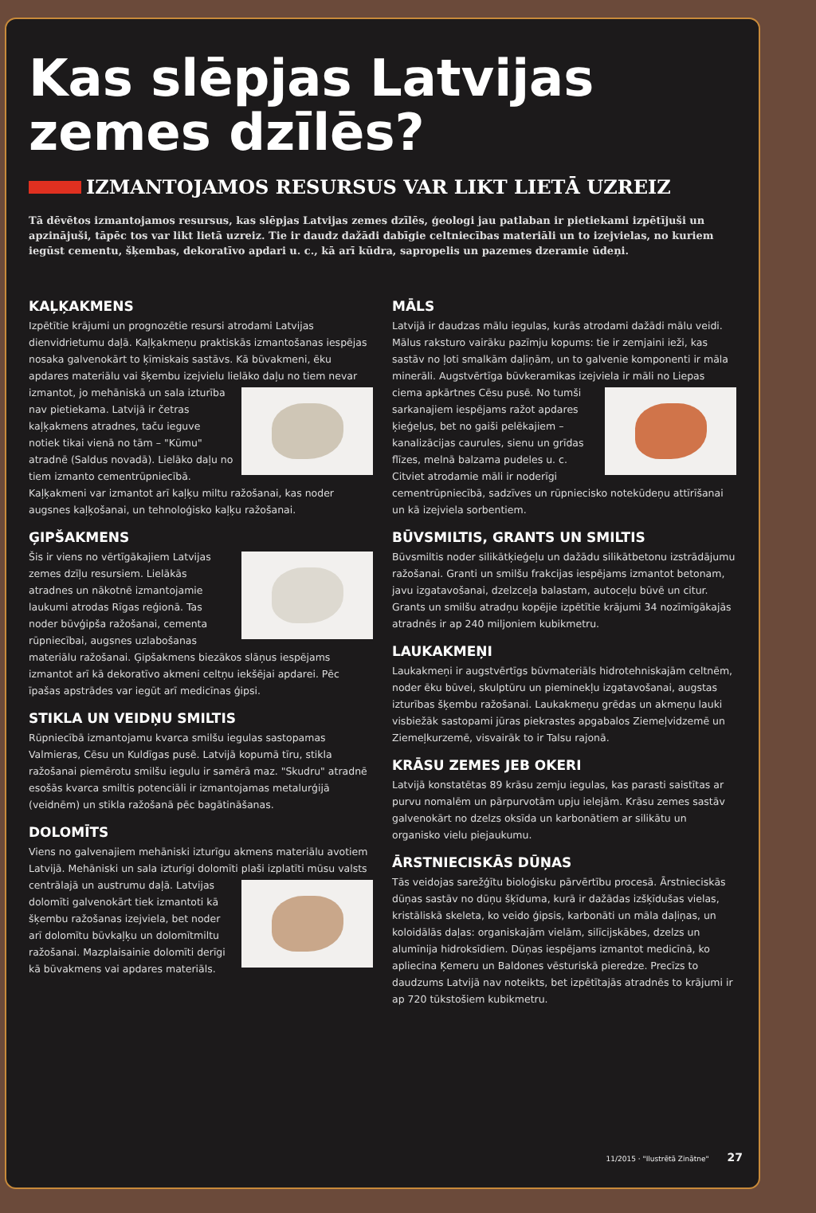Kas slēpjas Latvijas zemes dzīlēs?
IZMANTOJAMOS RESURSUS VAR LIKT LIETĀ UZREIZ
Tā dēvētos izmantojamos resursus, kas slēpjas Latvijas zemes dzīlēs, ģeologi jau patlaban ir pietiekami izpētījuši un apzinājuši, tāpēc tos var likt lietā uzreiz. Tie ir daudz dažādi dabīgie celtniecības materiāli un to izejvielas, no kuriem iegūst cementu, šķembas, dekoratīvo apdari u. c., kā arī kūdra, sapropelis un pazemes dzeramie ūdeņi.
KAĻĶAKMENS
Izpētītie krājumi un prognozētie resursi atrodami Latvijas dienvidrietumu daļā. Kaļķakmeņu praktiskās izmantošanas iespējas nosaka galvenokārt to ķīmiskais sastāvs. Kā būvakmeni, ēku apdares materiālu vai šķembu izejvielu lielāko daļu no tiem nevar izmantot, jo mehāniskā un sala izturība nav pietiekama. Latvijā ir četras kaļķakmens atradnes, taču ieguve notiek tikai vienā no tām – "Kūmu" atradnē (Saldus novadā). Lielāko daļu no tiem izmanto cementrūpniecībā. Kaļķakmeni var izmantot arī kaļķu miltu ražošanai, kas noder augsnes kaļķošanai, un tehnoloģisko kaļķu ražošanai.
ĢIPŠAKMENS
Šis ir viens no vērtīgākajiem Latvijas zemes dzīļu resursiem. Lielākās atradnes un nākotnē izmantojamie laukumi atrodas Rīgas reģionā. Tas noder būvģipša ražošanai, cementa rūpniecībai, augsnes uzlabošanas materiālu ražošanai. Ģipšakmens biezākos slāņus iespējams izmantot arī kā dekoratīvo akmeni celtņu iekšējai apdarei. Pēc īpašas apstrādes var iegūt arī medicīnas ģipsi.
STIKLA UN VEIDŅU SMILTIS
Rūpniecībā izmantojamu kvarca smilšu iegulas sastopamas Valmieras, Cēsu un Kuldīgas pusē. Latvijā kopumā tīru, stikla ražošanai piemērotu smilšu iegulu ir samērā maz. "Skudru" atradnē esošās kvarca smiltis potenciāli ir izmantojamas metalurģijā (veidnēm) un stikla ražošanā pēc bagātināšanas.
DOLOMĪTS
Viens no galvenajiem mehāniski izturīgu akmens materiālu avotiem Latvijā. Mehāniski un sala izturīgi dolomīti plaši izplatīti mūsu valsts centrālajā un austrumu daļā. Latvijas dolomīti galvenokārt tiek izmantoti kā šķembu ražošanas izejviela, bet noder arī dolomītu būvkaļķu un dolomītmiltu ražošanai. Mazplaisainie dolomīti derīgi kā būvakmens vai apdares materiāls.
MĀLS
Latvijā ir daudzas mālu iegulas, kurās atrodami dažādi mālu veidi. Mālus raksturo vairāku pazīmju kopums: tie ir zemjaini ieži, kas sastāv no ļoti smalkām daļiņām, un to galvenie komponenti ir māla minerāli. Augstvērtīga būvkeramikas izejviela ir māli no Liepas ciema apkārtnes Cēsu pusē. No tumši sarkanajiem iespējams ražot apdares ķieģeļus, bet no gaiši pelēkajiem – kanalizācijas caurules, sienu un grīdas flīzes, melnā balzama pudeles u. c. Citviet atrodamie māli ir noderīgi cementrūpniecībā, sadzīves un rūpniecisko notekūdeņu attīrīšanai un kā izejviela sorbentiem.
BŪVSMILTIS, GRANTS UN SMILTIS
Būvsmiltis noder silikātķieģeļu un dažādu silikātbetonu izstrādājumu ražošanai. Granti un smilšu frakcijas iespējams izmantot betonam, javu izgatavošanai, dzelzceļa balastam, autoceļu būvē un citur. Grants un smilšu atradņu kopējie izpētītie krājumi 34 nozīmīgākajās atradnēs ir ap 240 miljoniem kubikmetru.
LAUKAKMEŅI
Laukakmeņi ir augstvērtīgs būvmateriāls hidrotehniskajām celtnēm, noder ēku būvei, skulptūru un pieminekļu izgatavošanai, augstas izturības šķembu ražošanai. Laukakmeņu grēdas un akmeņu lauki visbiežāk sastopami jūras piekrastes apgabalos Ziemeļvidzemē un Ziemeļkurzemē, visvairāk to ir Talsu rajonā.
KRĀSU ZEMES JEB OKERI
Latvijā konstatētas 89 krāsu zemju iegulas, kas parasti saistītas ar purvu nomalēm un pārpurvotām upju ielejām. Krāsu zemes sastāv galvenokārt no dzelzs oksīda un karbonātiem ar silikātu un organisko vielu piejaukumu.
ĀRSTNIECISKĀS DŪŅAS
Tās veidojas sarežģītu bioloģisku pārvērtību procesā. Ārstnieciskās dūņas sastāv no dūņu šķīduma, kurā ir dažādas izšķīdušas vielas, kristāliskā skeleta, ko veido ģipsis, karbonāti un māla daļiņas, un koloidālās daļas: organiskajām vielām, silīcijskābes, dzelzs un alumīnija hidroksīdiem. Dūņas iespējams izmantot medicīnā, ko apliecina Ķemeru un Baldones vēsturiskā pieredze. Precīzs to daudzums Latvijā nav noteikts, bet izpētītajās atradnēs to krājumi ir ap 720 tūkstošiem kubikmetru.
11/2015 · "Ilustrētā Zinātne" 27